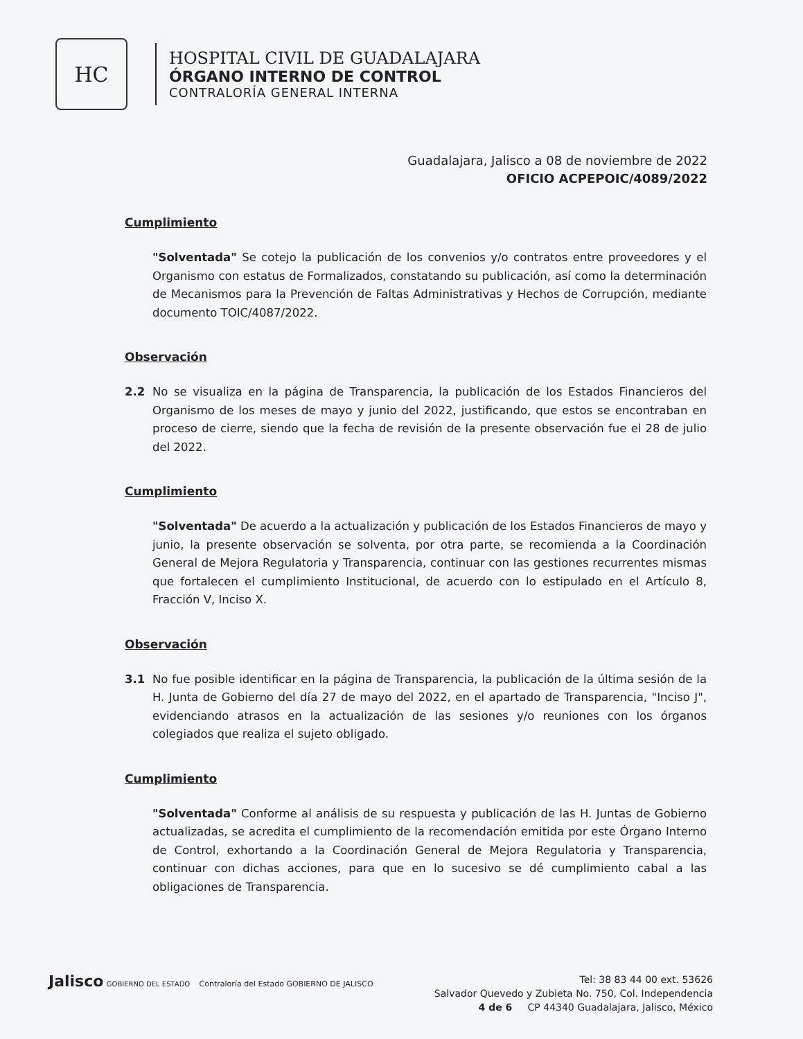HC
HOSPITAL CIVIL DE GUADALAJARA
ÓRGANO INTERNO DE CONTROL
CONTRALORÍA GENERAL INTERNA
Guadalajara, Jalisco a 08 de noviembre de 2022
OFICIO ACPEPOIC/4089/2022
Cumplimiento
"Solventada" Se cotejo la publicación de los convenios y/o contratos entre proveedores y el Organismo con estatus de Formalizados, constatando su publicación, así como la determinación de Mecanismos para la Prevención de Faltas Administrativas y Hechos de Corrupción, mediante documento TOIC/4087/2022.
Observación
2.2 No se visualiza en la página de Transparencia, la publicación de los Estados Financieros del Organismo de los meses de mayo y junio del 2022, justificando, que estos se encontraban en proceso de cierre, siendo que la fecha de revisión de la presente observación fue el 28 de julio del 2022.
Cumplimiento
"Solventada" De acuerdo a la actualización y publicación de los Estados Financieros de mayo y junio, la presente observación se solventa, por otra parte, se recomienda a la Coordinación General de Mejora Regulatoria y Transparencia, continuar con las gestiones recurrentes mismas que fortalecen el cumplimiento Institucional, de acuerdo con lo estipulado en el Artículo 8, Fracción V, Inciso X.
Observación
3.1 No fue posible identificar en la página de Transparencia, la publicación de la última sesión de la H. Junta de Gobierno del día 27 de mayo del 2022, en el apartado de Transparencia, "Inciso J", evidenciando atrasos en la actualización de las sesiones y/o reuniones con los órganos colegiados que realiza el sujeto obligado.
Cumplimiento
"Solventada" Conforme al análisis de su respuesta y publicación de las H. Juntas de Gobierno actualizadas, se acredita el cumplimiento de la recomendación emitida por este Órgano Interno de Control, exhortando a la Coordinación General de Mejora Regulatoria y Transparencia, continuar con dichas acciones, para que en lo sucesivo se dé cumplimiento cabal a las obligaciones de Transparencia.
Jalisco GOBIERNO DEL ESTADO Contraloría del Estado GOBIERNO DE JALISCO
Tel: 38 83 44 00 ext. 53626
Salvador Quevedo y Zubieta No. 750, Col. Independencia
4 de 6 CP 44340 Guadalajara, Jalisco, México